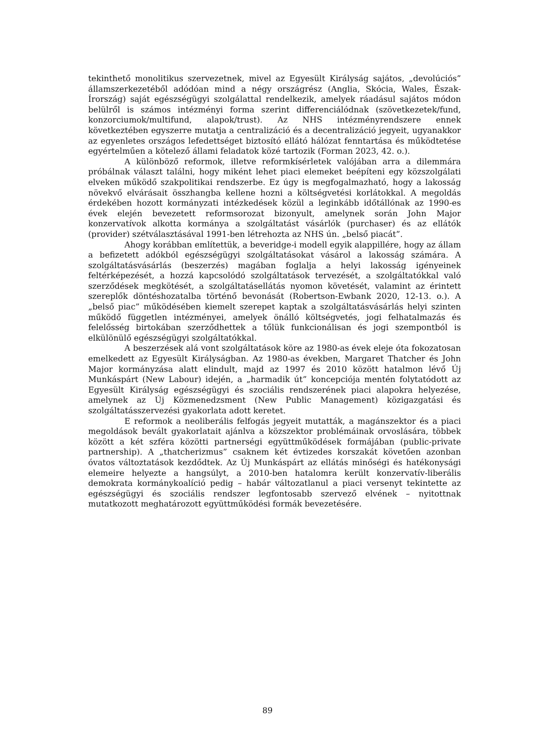tekinthető monolitikus szervezetnek, mivel az Egyesült Királyság sajátos, „devolúciós” államszerkezetéből adódóan mind a négy országrész (Anglia, Skócia, Wales, Észak-Írország) saját egészségügyi szolgálattal rendelkezik, amelyek ráadásul sajátos módon belülről is számos intézményi forma szerint differenciálódnak (szövetkezetek/fund, konzorciumok/multifund, alapok/trust). Az NHS intézményrendszere ennek következtében egyszerre mutatja a centralizáció és a decentralizáció jegyeit, ugyanakkor az egyenletes országos lefedettséget biztosító ellátó hálózat fenntartása és működtetése egyértelműen a kötelező állami feladatok közé tartozik (Forman 2023, 42. o.).
A különböző reformok, illetve reformkísérletek valójában arra a dilemmára próbálnak választ találni, hogy miként lehet piaci elemeket beépíteni egy közszolgálati elveken működő szakpolitikai rendszerbe. Ez úgy is megfogalmazható, hogy a lakosság növekvő elvárásait összhangba kellene hozni a költségvetési korlátokkal. A megoldás érdekében hozott kormányzati intézkedések közül a leginkább időtállónak az 1990-es évek elején bevezetett reformsorozat bizonyult, amelynek során John Major konzervatívok alkotta kormánya a szolgáltatást vásárlók (purchaser) és az ellátók (provider) szétválasztásával 1991-ben létrehozta az NHS ún. „belső piacát”.
Ahogy korábban említettük, a beveridge-i modell egyik alappillére, hogy az állam a befizetett adókból egészségügyi szolgáltatásokat vásárol a lakosság számára. A szolgáltatásvásárlás (beszerzés) magában foglalja a helyi lakosság igényeinek feltérképezését, a hozzá kapcsolódó szolgáltatások tervezését, a szolgáltatókkal való szerződések megkötését, a szolgáltatásellátás nyomon követését, valamint az érintett szereplők döntéshozatalba történő bevonását (Robertson-Ewbank 2020, 12-13. o.). A „belső piac” működésében kiemelt szerepet kaptak a szolgáltatásvásárlás helyi szinten működő független intézményei, amelyek önálló költségvetés, jogi felhatalmazás és felelősség birtokában szerződhettek a tőlük funkcionálisan és jogi szempontból is elkülönülő egészségügyi szolgáltatókkal.
A beszerzések alá vont szolgáltatások köre az 1980-as évek eleje óta fokozatosan emelkedett az Egyesült Királyságban. Az 1980-as években, Margaret Thatcher és John Major kormányzása alatt elindult, majd az 1997 és 2010 között hatalmon lévő Új Munkáspárt (New Labour) idején, a „harmadik út” koncepciója mentén folytatódott az Egyesült Királyság egészségügyi és szociális rendszerének piaci alapokra helyezése, amelynek az Új Közmenedzsment (New Public Management) közigazgatási és szolgáltatásszervezési gyakorlata adott keretet.
E reformok a neoliberális felfogás jegyeit mutatták, a magánszektor és a piaci megoldások bevált gyakorlatait ajánlva a közszektor problémáinak orvoslására, többek között a két szféra közötti partnerségi együttműködések formájában (public-private partnership). A „thatcherizmus” csaknem két évtizedes korszakát követően azonban óvatos változtatások kezdődtek. Az Új Munkáspárt az ellátás minőségi és hatékonysági elemeire helyezte a hangsúlyt, a 2010-ben hatalomra került konzervatív-liberális demokrata kormánykoalíció pedig – habár változatlanul a piaci versenyt tekintette az egészségügyi és szociális rendszer legfontosabb szervező elvének – nyitottnak mutatkozott meghatározott együttműködési formák bevezetésére.
89